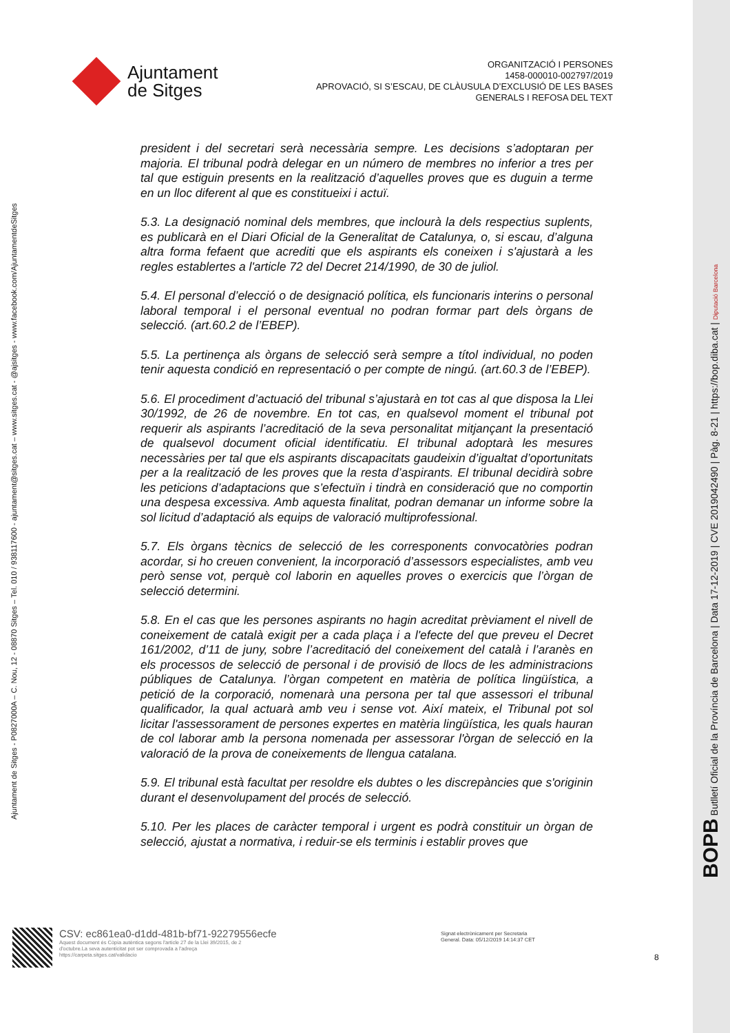Ajuntament
de Sitges
ORGANITZACIÓ I PERSONES
1458-000010-002797/2019
APROVACIÓ, SI S’ESCAU, DE CLÀUSULA D’EXCLUSIÓ DE LES BASES
GENERALS I REFOSA DEL TEXT
president i del secretari serà necessària sempre. Les decisions s’adoptaran per majoria. El tribunal podrà delegar en un número de membres no inferior a tres per tal que estiguin presents en la realització d’aquelles proves que es duguin a terme en un lloc diferent al que es constitueixi i actuï.
5.3. La designació nominal dels membres, que inclourà la dels respectius suplents, es publicarà en el Diari Oficial de la Generalitat de Catalunya, o, si escau, d’alguna altra forma fefaent que acrediti que els aspirants els coneixen i s'ajustarà a les regles establertes a l'article 72 del Decret 214/1990, de 30 de juliol.
5.4. El personal d’elecció o de designació política, els funcionaris interins o personal laboral temporal i el personal eventual no podran formar part dels òrgans de selecció. (art.60.2 de l’EBEP).
5.5. La pertinença als òrgans de selecció serà sempre a títol individual, no poden tenir aquesta condició en representació o per compte de ningú. (art.60.3 de l’EBEP).
5.6. El procediment d’actuació del tribunal s’ajustarà en tot cas al que disposa la Llei 30/1992, de 26 de novembre. En tot cas, en qualsevol moment el tribunal pot requerir als aspirants l’acreditació de la seva personalitat mitjançant la presentació de qualsevol document oficial identificatiu. El tribunal adoptarà les mesures necessàries per tal que els aspirants discapacitats gaudeixin d’igualtat d’oportunitats per a la realització de les proves que la resta d’aspirants. El tribunal decidirà sobre les peticions d’adaptacions que s’efectuïn i tindrà en consideració que no comportin una despesa excessiva. Amb aquesta finalitat, podran demanar un informe sobre la sol licitud d’adaptació als equips de valoració multiprofessional.
5.7. Els òrgans tècnics de selecció de les corresponents convocatòries podran acordar, si ho creuen convenient, la incorporació d’assessors especialistes, amb veu però sense vot, perquè col laborin en aquelles proves o exercicis que l’òrgan de selecció determini.
5.8. En el cas que les persones aspirants no hagin acreditat prèviament el nivell de coneixement de català exigit per a cada plaça i a l'efecte del que preveu el Decret 161/2002, d’11 de juny, sobre l’acreditació del coneixement del català i l’aranès en els processos de selecció de personal i de provisió de llocs de les administracions públiques de Catalunya. l’òrgan competent en matèria de política lingüística, a petició de la corporació, nomenarà una persona per tal que assessori el tribunal qualificador, la qual actuarà amb veu i sense vot. Així mateix, el Tribunal pot sol licitar l'assessorament de persones expertes en matèria lingüística, les quals hauran de col laborar amb la persona nomenada per assessorar l'òrgan de selecció en la valoració de la prova de coneixements de llengua catalana.
5.9. El tribunal està facultat per resoldre els dubtes o les discrepàncies que s'originin durant el desenvolupament del procés de selecció.
5.10. Per les places de caràcter temporal i urgent es podrà constituir un òrgan de selecció, ajustat a normativa, i reduir-se els terminis i establir proves que
Ajuntament de Sitges - P0827000A – C. Nou, 12 - 08870 Sitges – Tel. 010 / 938117600 - ajuntament@sitges.cat – www.sitges.cat - @ajsitges - www.facebook.com/AjuntamentdeSitges
BOPB Butlletí Oficial de la Província de Barcelona | Data 17-12-2019 | CVE 2019042490 | Pàg. 8-21 | https://bop.diba.cat | Diputació Barcelona
CSV: ec861ea0-d1dd-481b-bf71-92279556ecfe
Aquest document és Còpia autèntica segons l'article 27 de la Llei 39/2015, de 2
d'octubre.La seva autenticitat pot ser comprovada a l'adreça
https://carpeta.sitges.cat/validacio
Signat electrònicament per Secretaria
General. Data: 05/12/2019 14:14:37 CET
8